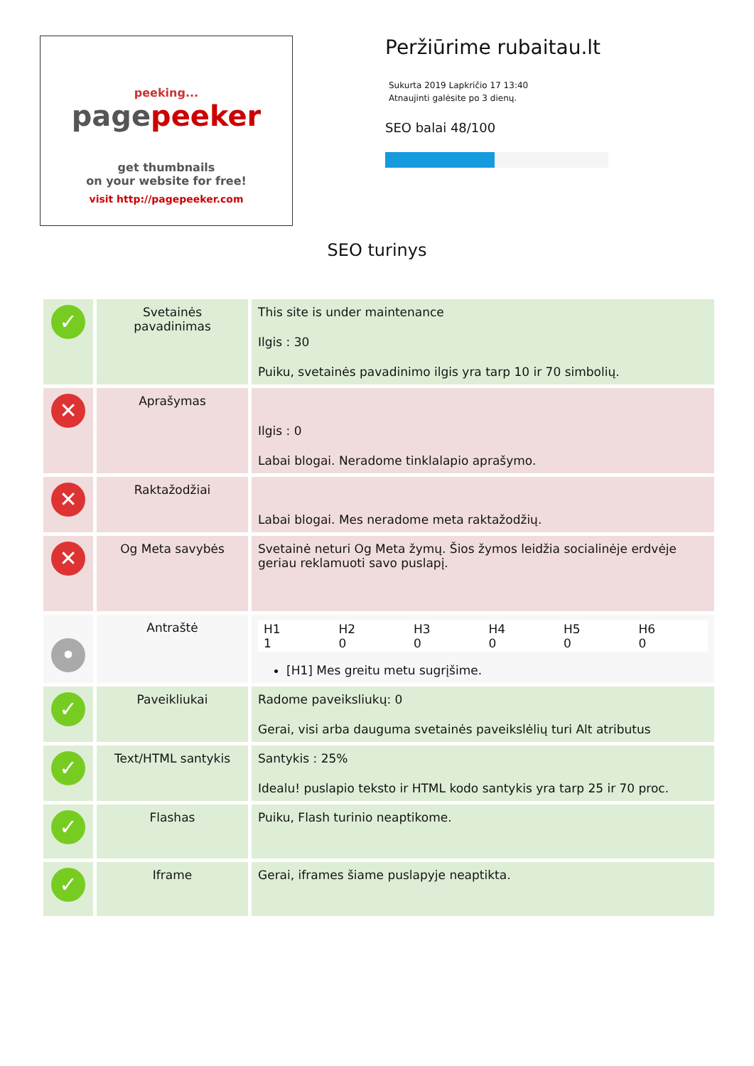peeking...
pagepeeker
get thumbnails
on your website for free!
visit http://pagepeeker.com
Peržiūrime rubaitau.lt
Sukurta 2019 Lapkričio 17 13:40
Atnaujinti galėsite po 3 dienų.
SEO balai 48/100
SEO turinys
| ✓ | Svetainės pavadinimas | This site is under maintenance Ilgis : 30 Puiku, svetainės pavadinimo ilgis yra tarp 10 ir 70 simbolių. |
| ✕ | Aprašymas | Ilgis : 0 Labai blogai. Neradome tinklalapio aprašymo. |
| ✕ | Raktažodžiai | Labai blogai. Mes neradome meta raktažodžių. |
| ✕ | Og Meta savybės | Svetainė neturi Og Meta žymų. Šios žymos leidžia socialinėje erdvėje geriau reklamuoti savo puslapį. |
| • | Antraštė | / H1 1 / H2 0 / H3 0 / H4 0 / H5 0 / H6 0 / [H1] Mes greitu metu sugrįšime. |
| ✓ | Paveikliukai | Radome paveiksliukų: 0 Gerai, visi arba dauguma svetainės paveikslėlių turi Alt atributus |
| ✓ | Text/HTML santykis | Santykis : 25% Idealu! puslapio teksto ir HTML kodo santykis yra tarp 25 ir 70 proc. |
| ✓ | Flashas | Puiku, Flash turinio neaptikome. |
| ✓ | Iframe | Gerai, iframes šiame puslapyje neaptikta. |